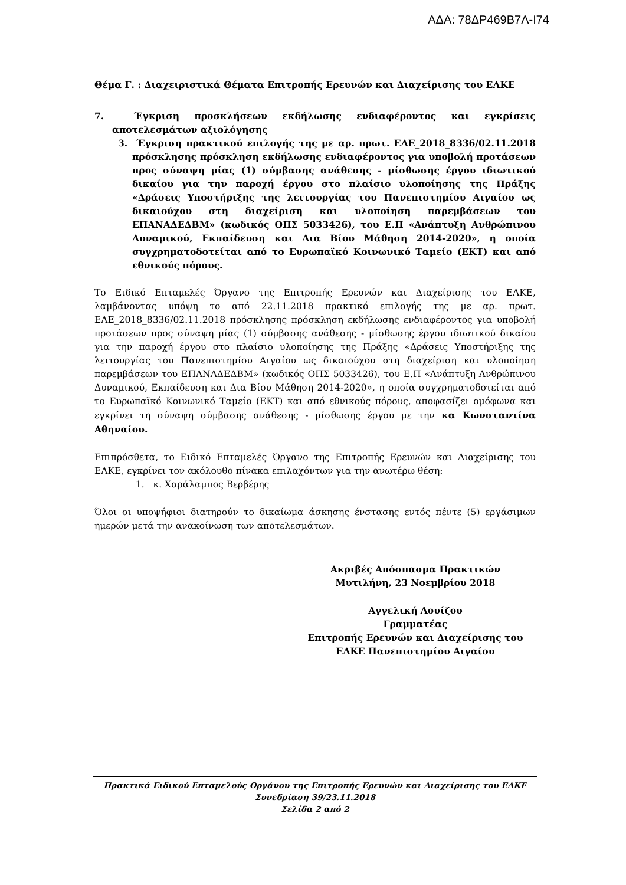ΑΔΑ: 78ΔΡ469Β7Λ-Ι74
Θέμα Γ. : Διαχειριστικά Θέματα Επιτροπής Ερευνών και Διαχείρισης του ΕΛΚΕ
7. Έγκριση προσκλήσεων εκδήλωσης ενδιαφέροντος και εγκρίσεις αποτελεσμάτων αξιολόγησης
3. Έγκριση πρακτικού επιλογής της με αρ. πρωτ. ΕΛΕ_2018_8336/02.11.2018 πρόσκλησης πρόσκληση εκδήλωσης ενδιαφέροντος για υποβολή προτάσεων προς σύναψη μίας (1) σύμβασης ανάθεσης - μίσθωσης έργου ιδιωτικού δικαίου για την παροχή έργου στο πλαίσιο υλοποίησης της Πράξης «Δράσεις Υποστήριξης της λειτουργίας του Πανεπιστημίου Αιγαίου ως δικαιούχου στη διαχείριση και υλοποίηση παρεμβάσεων του ΕΠΑΝΑΔΕΔΒΜ» (κωδικός ΟΠΣ 5033426), του Ε.Π «Ανάπτυξη Ανθρώπινου Δυναμικού, Εκπαίδευση και Δια Βίου Μάθηση 2014-2020», η οποία συγχρηματοδοτείται από το Ευρωπαϊκό Κοινωνικό Ταμείο (ΕΚΤ) και από εθνικούς πόρους.
Το Ειδικό Επταμελές Όργανο της Επιτροπής Ερευνών και Διαχείρισης του ΕΛΚΕ, λαμβάνοντας υπόψη το από 22.11.2018 πρακτικό επιλογής της με αρ. πρωτ. ΕΛΕ_2018_8336/02.11.2018 πρόσκλησης πρόσκληση εκδήλωσης ενδιαφέροντος για υποβολή προτάσεων προς σύναψη μίας (1) σύμβασης ανάθεσης - μίσθωσης έργου ιδιωτικού δικαίου για την παροχή έργου στο πλαίσιο υλοποίησης της Πράξης «Δράσεις Υποστήριξης της λειτουργίας του Πανεπιστημίου Αιγαίου ως δικαιούχου στη διαχείριση και υλοποίηση παρεμβάσεων του ΕΠΑΝΑΔΕΔΒΜ» (κωδικός ΟΠΣ 5033426), του Ε.Π «Ανάπτυξη Ανθρώπινου Δυναμικού, Εκπαίδευση και Δια Βίου Μάθηση 2014-2020», η οποία συγχρηματοδοτείται από το Ευρωπαϊκό Κοινωνικό Ταμείο (ΕΚΤ) και από εθνικούς πόρους, αποφασίζει ομόφωνα και εγκρίνει τη σύναψη σύμβασης ανάθεσης - μίσθωσης έργου με την κα Κωνσταντίνα Αθηναίου.
Επιπρόσθετα, το Ειδικό Επταμελές Όργανο της Επιτροπής Ερευνών και Διαχείρισης του ΕΛΚΕ, εγκρίνει τον ακόλουθο πίνακα επιλαχόντων για την ανωτέρω θέση:
1. κ. Χαράλαμπος Βερβέρης
Όλοι οι υποψήφιοι διατηρούν το δικαίωμα άσκησης ένστασης εντός πέντε (5) εργάσιμων ημερών μετά την ανακοίνωση των αποτελεσμάτων.
Ακριβές Απόσπασμα Πρακτικών
Μυτιλήνη, 23 Νοεμβρίου 2018
Αγγελική Λουίζου
Γραμματέας
Επιτροπής Ερευνών και Διαχείρισης του
ΕΛΚΕ Πανεπιστημίου Αιγαίου
Πρακτικά Ειδικού Επταμελούς Οργάνου της Επιτροπής Ερευνών και Διαχείρισης του ΕΛΚΕ
Συνεδρίαση 39/23.11.2018
Σελίδα 2 από 2